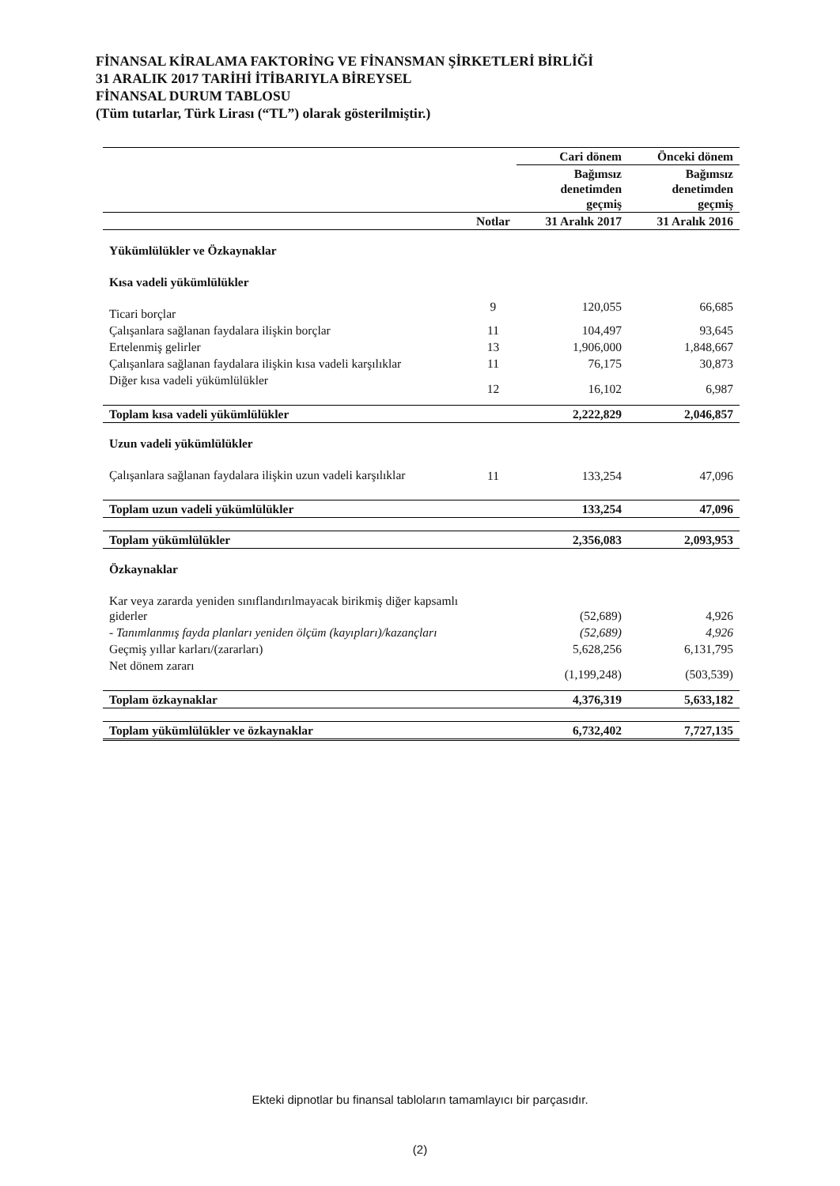FİNANSAL KİRALAMA FAKTORİNG VE FİNANSMAN ŞİRKETLERİ BİRLİĞİ
31 ARALIK 2017 TARİHİ İTİBARIYLA BİREYSEL
FİNANSAL DURUM TABLOSU
(Tüm tutarlar, Türk Lirası (“TL”) olarak gösterilmiştir.)
| | | Cari dönem | Önceki dönem |
| --- | --- | --- | --- |
| | | Bağımsız denetimden geçmiş | Bağımsız denetimden geçmiş |
| | Notlar | 31 Aralık 2017 | 31 Aralık 2016 |
| Yükümlülükler ve Özkaynaklar | | | |
| Kısa vadeli yükümlülükler | | | |
| Ticari borçlar | 9 | 120,055 | 66,685 |
| Çalışanlara sağlanan faydalara ilişkin borçlar | 11 | 104,497 | 93,645 |
| Ertelenmiş gelirler | 13 | 1,906,000 | 1,848,667 |
| Çalışanlara sağlanan faydalara ilişkin kısa vadeli karşılıklar | 11 | 76,175 | 30,873 |
| Diğer kısa vadeli yükümlülükler | 12 | 16,102 | 6,987 |
| Toplam kısa vadeli yükümlülükler | | 2,222,829 | 2,046,857 |
| Uzun vadeli yükümlülükler | | | |
| Çalışanlara sağlanan faydalara ilişkin uzun vadeli karşılıklar | 11 | 133,254 | 47,096 |
| Toplam uzun vadeli yükümlülükler | | 133,254 | 47,096 |
| Toplam yükümlülükler | | 2,356,083 | 2,093,953 |
| Özkaynaklar | | | |
| Kar veya zararda yeniden sınıflandırılmayacak birikmiş diğer kapsamlı giderler | | (52,689) | 4,926 |
| - Tanımlanmış fayda planları yeniden ölçüm (kayıpları)/kazançları | | (52,689) | 4,926 |
| Geçmiş yıllar karları/(zararları) | | 5,628,256 | 6,131,795 |
| Net dönem zararı | | (1,199,248) | (503,539) |
| Toplam özkaynaklar | | 4,376,319 | 5,633,182 |
| Toplam yükümlülükler ve özkaynaklar | | 6,732,402 | 7,727,135 |
Ekteki dipnotlar bu finansal tabloların tamamlayıcı bir parçasıdır.
(2)